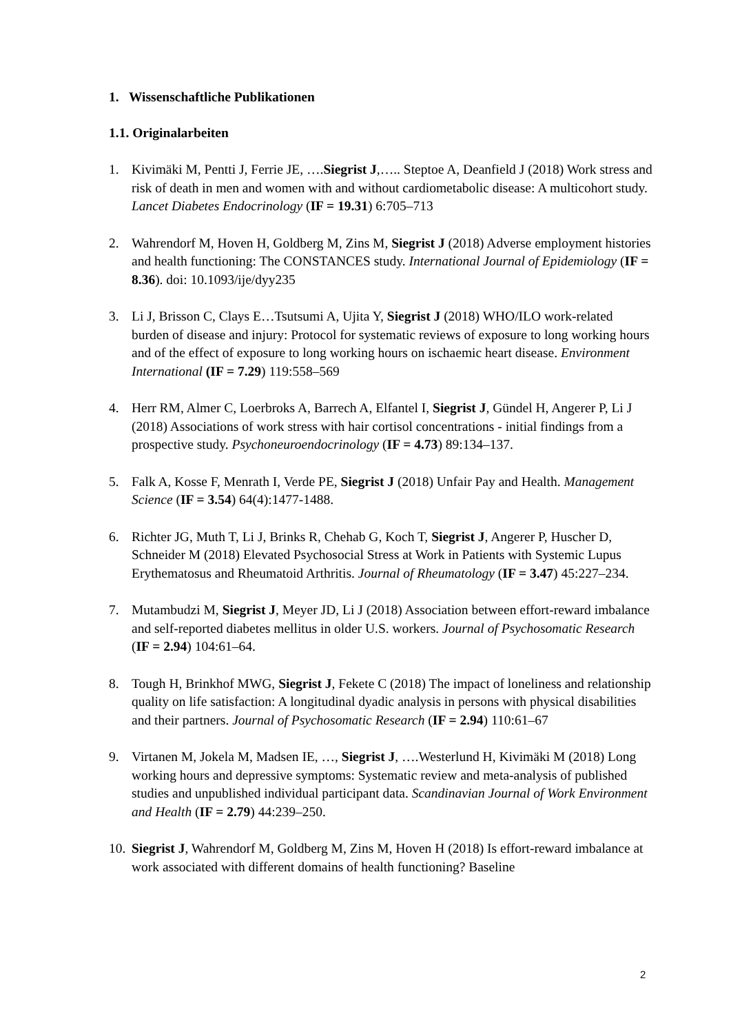1. Wissenschaftliche Publikationen
1.1. Originalarbeiten
1. Kivimäki M, Pentti J, Ferrie JE, ….Siegrist J,….. Steptoe A, Deanfield J (2018) Work stress and risk of death in men and women with and without cardiometabolic disease: A multicohort study. Lancet Diabetes Endocrinology (IF = 19.31) 6:705–713
2. Wahrendorf M, Hoven H, Goldberg M, Zins M, Siegrist J (2018) Adverse employment histories and health functioning: The CONSTANCES study. International Journal of Epidemiology (IF = 8.36). doi: 10.1093/ije/dyy235
3. Li J, Brisson C, Clays E…Tsutsumi A, Ujita Y, Siegrist J (2018) WHO/ILO work-related burden of disease and injury: Protocol for systematic reviews of exposure to long working hours and of the effect of exposure to long working hours on ischaemic heart disease. Environment International (IF = 7.29) 119:558–569
4. Herr RM, Almer C, Loerbroks A, Barrech A, Elfantel I, Siegrist J, Gündel H, Angerer P, Li J (2018) Associations of work stress with hair cortisol concentrations - initial findings from a prospective study. Psychoneuroendocrinology (IF = 4.73) 89:134–137.
5. Falk A, Kosse F, Menrath I, Verde PE, Siegrist J (2018) Unfair Pay and Health. Management Science (IF = 3.54) 64(4):1477-1488.
6. Richter JG, Muth T, Li J, Brinks R, Chehab G, Koch T, Siegrist J, Angerer P, Huscher D, Schneider M (2018) Elevated Psychosocial Stress at Work in Patients with Systemic Lupus Erythematosus and Rheumatoid Arthritis. Journal of Rheumatology (IF = 3.47) 45:227–234.
7. Mutambudzi M, Siegrist J, Meyer JD, Li J (2018) Association between effort-reward imbalance and self-reported diabetes mellitus in older U.S. workers. Journal of Psychosomatic Research (IF = 2.94) 104:61–64.
8. Tough H, Brinkhof MWG, Siegrist J, Fekete C (2018) The impact of loneliness and relationship quality on life satisfaction: A longitudinal dyadic analysis in persons with physical disabilities and their partners. Journal of Psychosomatic Research (IF = 2.94) 110:61–67
9. Virtanen M, Jokela M, Madsen IE, …, Siegrist J, ….Westerlund H, Kivimäki M (2018) Long working hours and depressive symptoms: Systematic review and meta-analysis of published studies and unpublished individual participant data. Scandinavian Journal of Work Environment and Health (IF = 2.79) 44:239–250.
10. Siegrist J, Wahrendorf M, Goldberg M, Zins M, Hoven H (2018) Is effort-reward imbalance at work associated with different domains of health functioning? Baseline
2